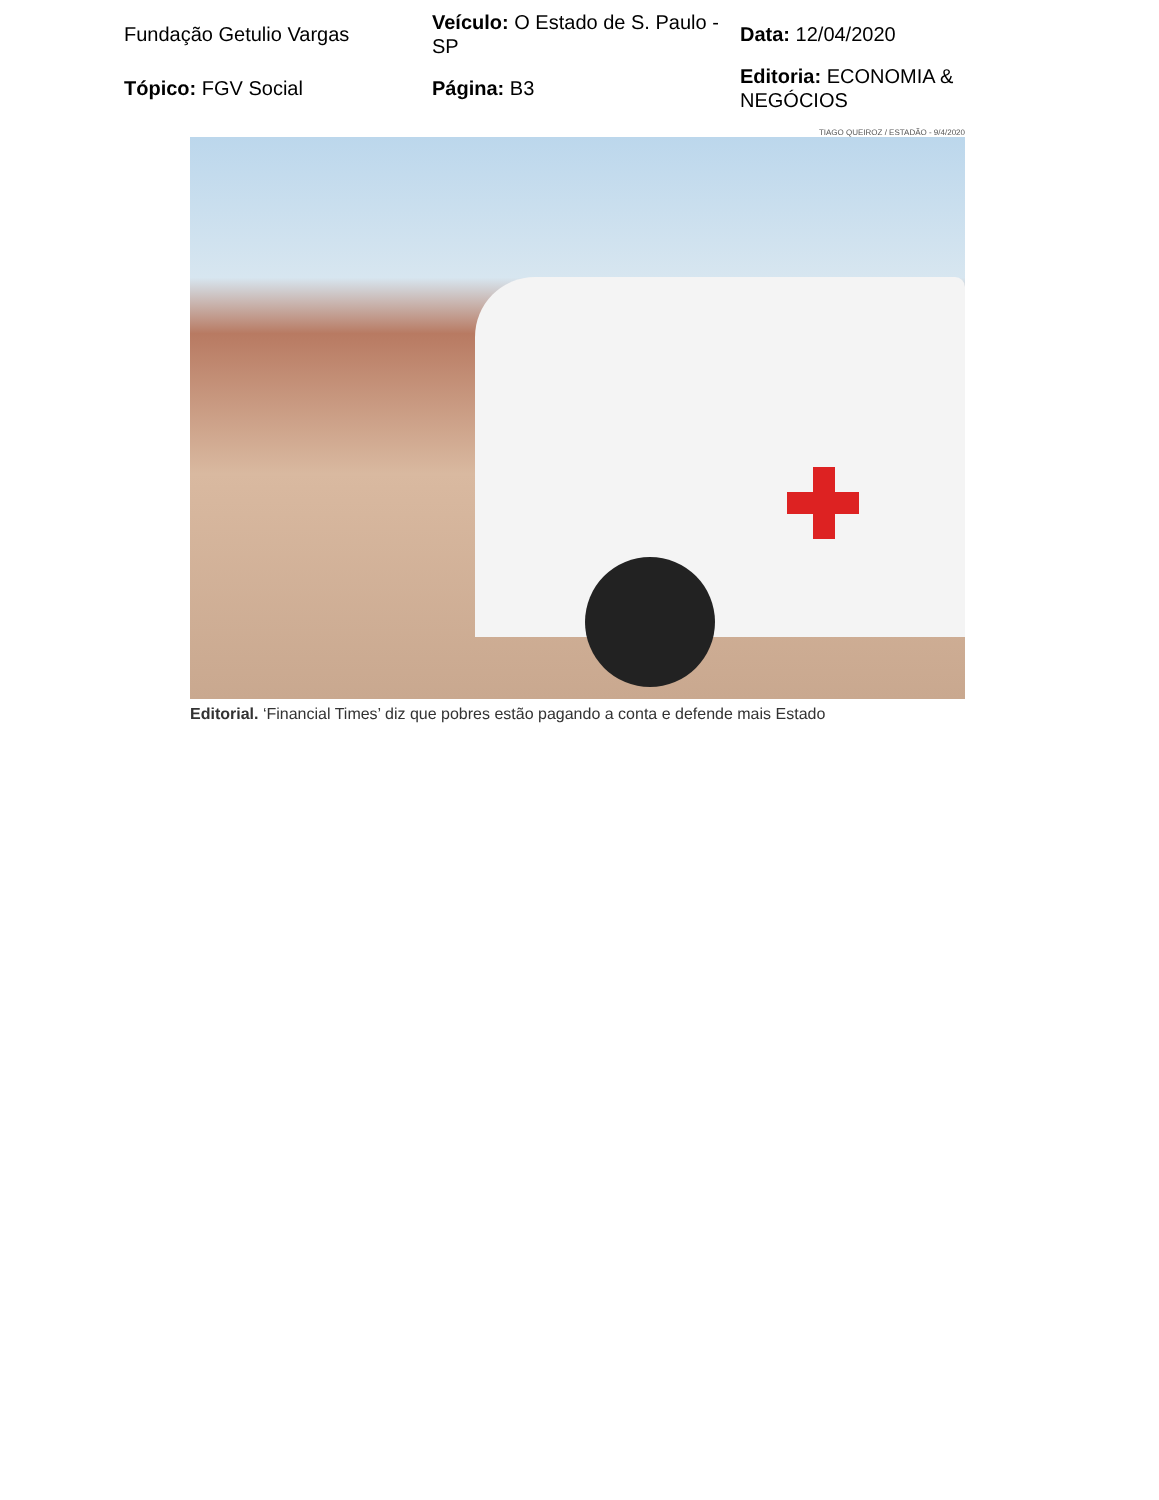| Fundação Getulio Vargas | Veículo: O Estado de S. Paulo - SP | Data: 12/04/2020 |
| Tópico: FGV Social | Página: B3 | Editoria: ECONOMIA & NEGÓCIOS |
TIAGO QUEIROZ / ESTADÃO - 9/4/2020
Editorial. ‘Financial Times’ diz que pobres estão pagando a conta e defende mais Estado